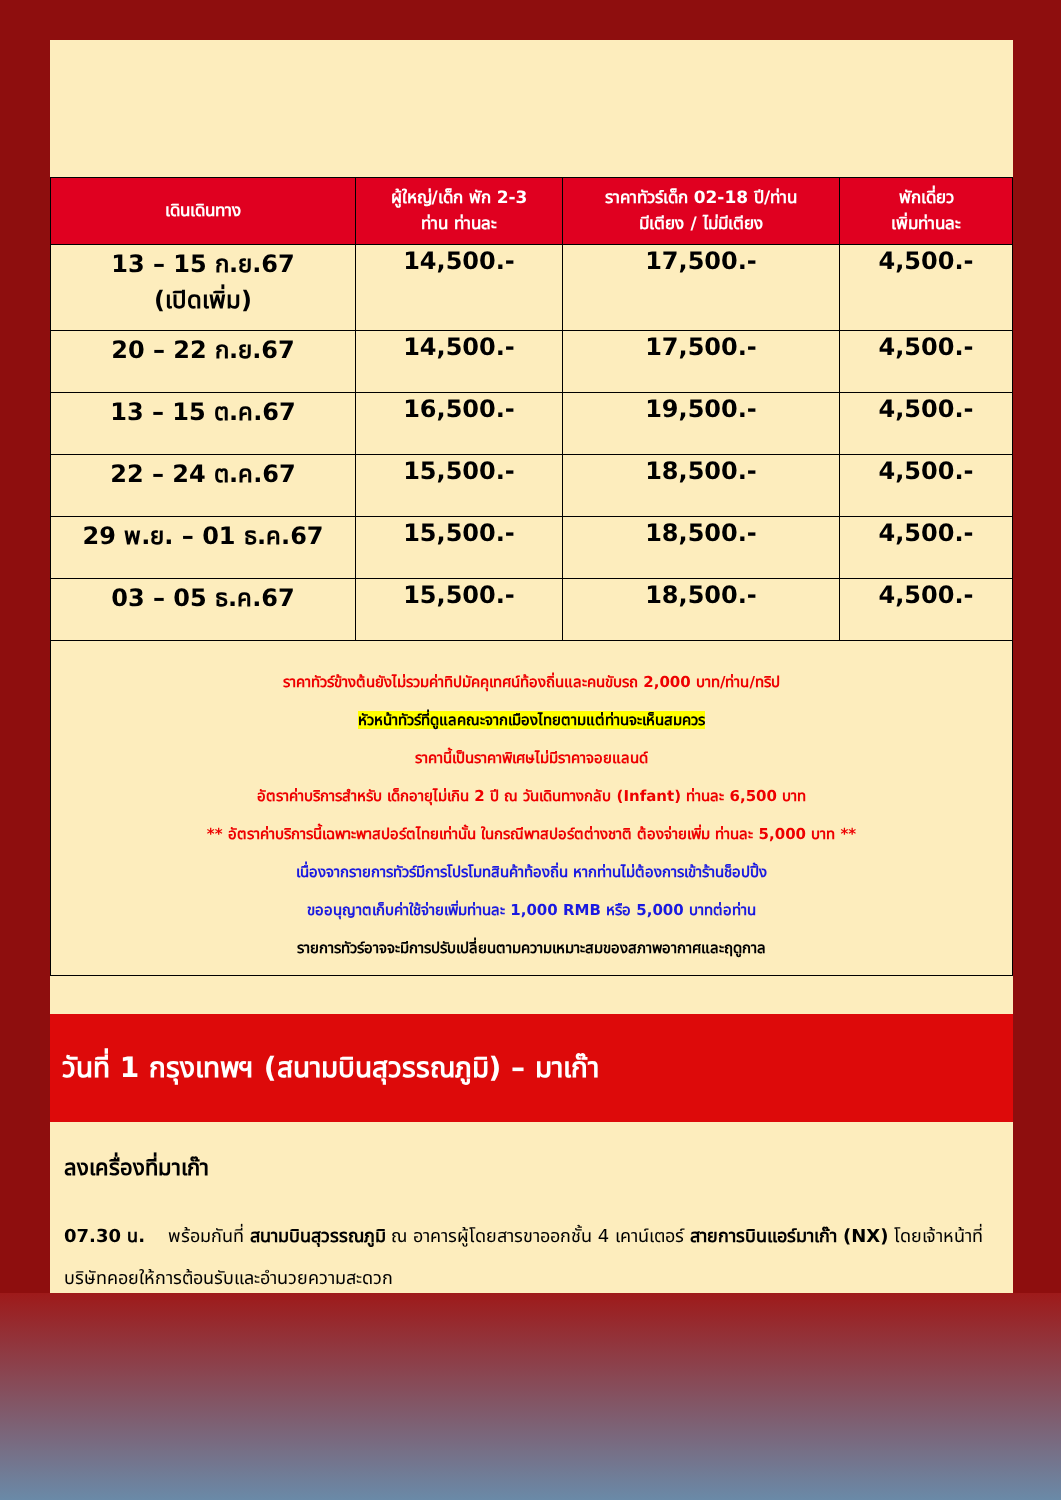| เดินเดินทาง | ผู้ใหญ่/เด็ก พัก 2-3 ท่าน ท่านละ | ราคาทัวร์เด็ก 02-18 ปี/ท่าน มีเตียง / ไม่มีเตียง | พักเดี่ยว เพิ่มท่านละ |
| --- | --- | --- | --- |
| 13 – 15 ก.ย.67 (เปิดเพิ่ม) | 14,500.- | 17,500.- | 4,500.- |
| 20 – 22 ก.ย.67 | 14,500.- | 17,500.- | 4,500.- |
| 13 – 15 ต.ค.67 | 16,500.- | 19,500.- | 4,500.- |
| 22 – 24 ต.ค.67 | 15,500.- | 18,500.- | 4,500.- |
| 29 พ.ย. – 01 ธ.ค.67 | 15,500.- | 18,500.- | 4,500.- |
| 03 – 05 ธ.ค.67 | 15,500.- | 18,500.- | 4,500.- |
ราคาทัวร์ข้างต้นยังไม่รวมค่าทิปมัคคุเทศน์ท้องถิ่นและคนขับรถ 2,000 บาท/ท่าน/ทริป
หัวหน้าทัวร์ที่ดูแลคณะจากเมืองไทยตามแต่ท่านจะเห็นสมควร
ราคานี้เป็นราคาพิเศษไม่มีราคาจอยแลนด์
อัตราค่าบริการสำหรับ เด็กอายุไม่เกิน 2 ปี ณ วันเดินทางกลับ (Infant) ท่านละ 6,500 บาท
** อัตราค่าบริการนี้เฉพาะพาสปอร์ตไทยเท่านั้น ในกรณีพาสปอร์ตต่างชาติ ต้องจ่ายเพิ่ม ท่านละ 5,000 บาท **
เนื่องจากรายการทัวร์มีการโปรโมทสินค้าท้องถิ่น หากท่านไม่ต้องการเข้าร้านช็อปปิ้ง
ขออนุญาตเก็บค่าใช้จ่ายเพิ่มท่านละ 1,000 RMB หรือ 5,000 บาทต่อท่าน
รายการทัวร์อาจจะมีการปรับเปลี่ยนตามความเหมาะสมของสภาพอากาศและฤดูกาล
วันที่ 1 กรุงเทพฯ (สนามบินสุวรรณภูมิ) – มาเก๊า
ลงเครื่องที่มาเก๊า
07.30 น. พร้อมกันที่ สนามบินสุวรรณภูมิ ณ อาคารผู้โดยสารขาออกชั้น 4 เคาน์เตอร์ สายการบินแอร์มาเก๊า (NX) โดยเจ้าหน้าที่บริษัทคอยให้การต้อนรับและอำนวยความสะดวก